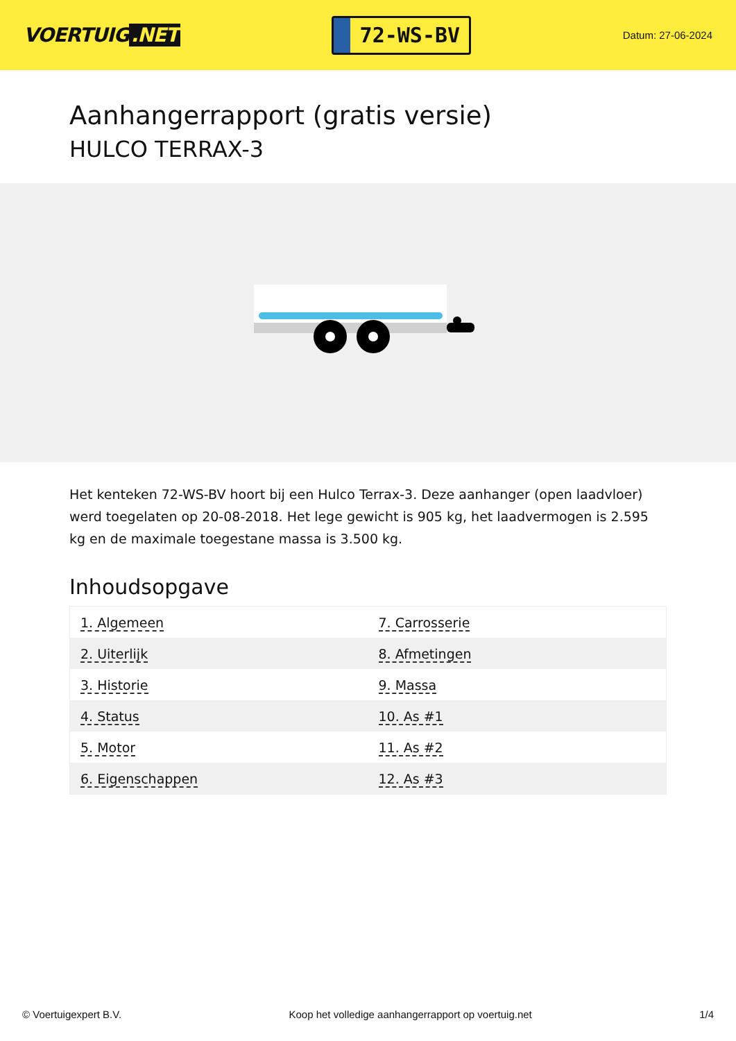VOERTUIG.NET
72-WS-BV
Datum: 27-06-2024
Aanhangerrapport (gratis versie)
HULCO TERRAX-3
Het kenteken 72-WS-BV hoort bij een Hulco Terrax-3. Deze aanhanger (open laadvloer) werd toegelaten op 20-08-2018. Het lege gewicht is 905 kg, het laadvermogen is 2.595 kg en de maximale toegestane massa is 3.500 kg.
Inhoudsopgave
| 1. Algemeen | 7. Carrosserie |
| 2. Uiterlijk | 8. Afmetingen |
| 3. Historie | 9. Massa |
| 4. Status | 10. As #1 |
| 5. Motor | 11. As #2 |
| 6. Eigenschappen | 12. As #3 |
© Voertuigexpert B.V. Koop het volledige aanhangerrapport op voertuig.net 1/4